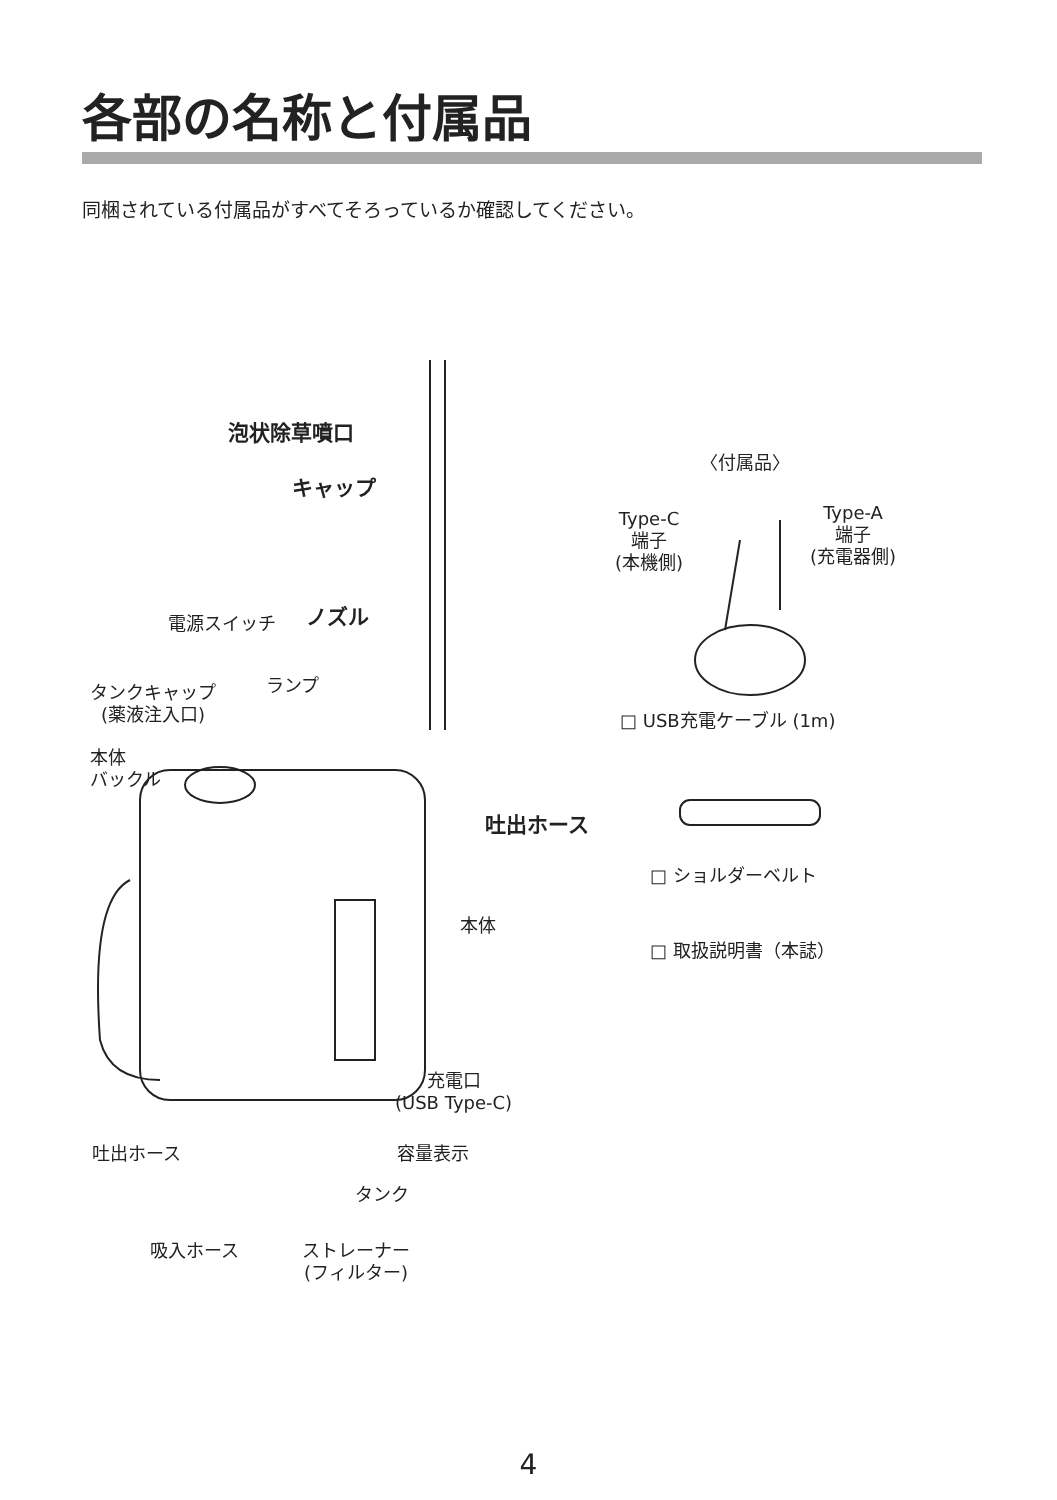各部の名称と付属品
同梱されている付属品がすべてそろっているか確認してください。
泡状除草噴口
キャップ
〈付属品〉
Type-C
端子
(本機側)
Type-A
端子
(充電器側)
電源スイッチ ノズル
タンクキャップ
(薬液注入口)
ランプ
□ USB充電ケーブル (1m)
本体
バックル
吐出ホース
□ ショルダーベルト
本体
□ 取扱説明書（本誌）
充電口
(USB Type-C)
吐出ホース 容量表示
タンク
吸入ホース
ストレーナー
(フィルター)
4